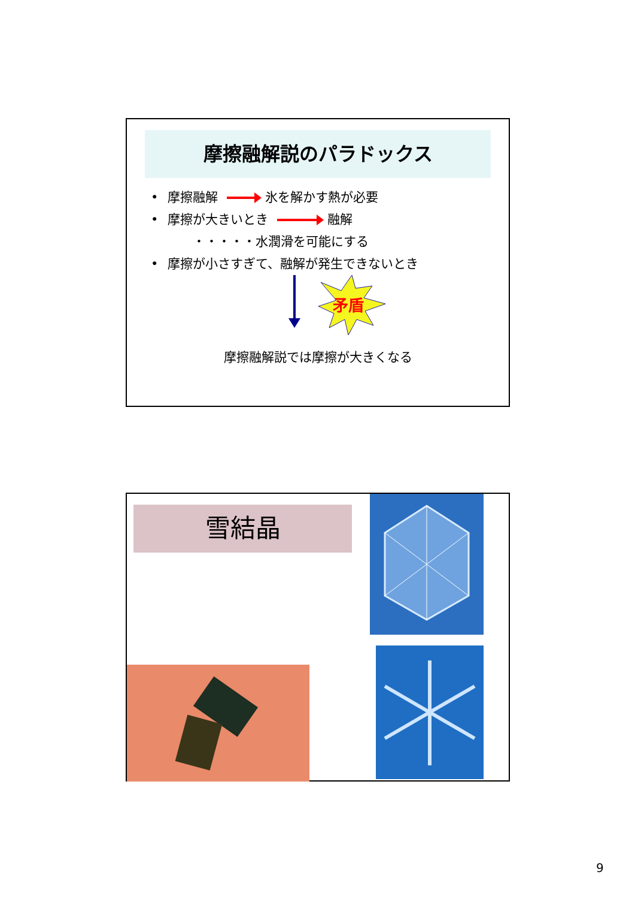摩擦融解説のパラドックス
• 摩擦融解 氷を解かす熱が必要
• 摩擦が大きいとき 融解
・・・・・水潤滑を可能にする
• 摩擦が小さすぎて、融解が発生できないとき
矛盾
摩擦融解説では摩擦が大きくなる
雪結晶
9